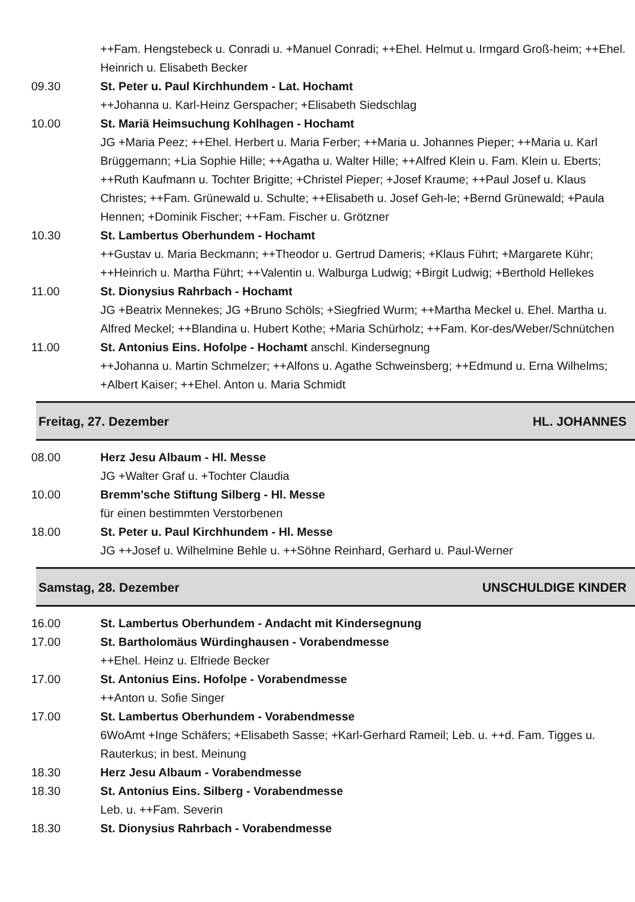++Fam. Hengstebeck u. Conradi u. +Manuel Conradi; ++Ehel. Helmut u. Irmgard Groß-heim; ++Ehel. Heinrich u. Elisabeth Becker
09.30 St. Peter u. Paul Kirchhundem - Lat. Hochamt
++Johanna u. Karl-Heinz Gerspacher; +Elisabeth Siedschlag
10.00 St. Mariä Heimsuchung Kohlhagen - Hochamt
JG +Maria Peez; ++Ehel. Herbert u. Maria Ferber; ++Maria u. Johannes Pieper; ++Maria u. Karl Brüggemann; +Lia Sophie Hille; ++Agatha u. Walter Hille; ++Alfred Klein u. Fam. Klein u. Eberts; ++Ruth Kaufmann u. Tochter Brigitte; +Christel Pieper; +Josef Kraume; ++Paul Josef u. Klaus Christes; ++Fam. Grünewald u. Schulte; ++Elisabeth u. Josef Geh-le; +Bernd Grünewald; +Paula Hennen; +Dominik Fischer; ++Fam. Fischer u. Grötzner
10.30 St. Lambertus Oberhundem - Hochamt
++Gustav u. Maria Beckmann; ++Theodor u. Gertrud Dameris; +Klaus Führt; +Margarete Kühr; ++Heinrich u. Martha Führt; ++Valentin u. Walburga Ludwig; +Birgit Ludwig; +Berthold Hellekes
11.00 St. Dionysius Rahrbach - Hochamt
JG +Beatrix Mennekes; JG +Bruno Schöls; +Siegfried Wurm; ++Martha Meckel u. Ehel. Martha u. Alfred Meckel; ++Blandina u. Hubert Kothe; +Maria Schürholz; ++Fam. Kor-des/Weber/Schnütchen
11.00 St. Antonius Eins. Hofolpe - Hochamt anschl. Kindersegnung
++Johanna u. Martin Schmelzer; ++Alfons u. Agathe Schweinsberg; ++Edmund u. Erna Wilhelms; +Albert Kaiser; ++Ehel. Anton u. Maria Schmidt
Freitag, 27. Dezember HL. JOHANNES
08.00 Herz Jesu Albaum - Hl. Messe
JG +Walter Graf u. +Tochter Claudia
10.00 Bremm'sche Stiftung Silberg - Hl. Messe
für einen bestimmten Verstorbenen
18.00 St. Peter u. Paul Kirchhundem - Hl. Messe
JG ++Josef u. Wilhelmine Behle u. ++Söhne Reinhard, Gerhard u. Paul-Werner
Samstag, 28. Dezember UNSCHULDIGE KINDER
16.00 St. Lambertus Oberhundem - Andacht mit Kindersegnung
17.00 St. Bartholomäus Würdinghausen - Vorabendmesse
++Ehel. Heinz u. Elfriede Becker
17.00 St. Antonius Eins. Hofolpe - Vorabendmesse
++Anton u. Sofie Singer
17.00 St. Lambertus Oberhundem - Vorabendmesse
6WoAmt +Inge Schäfers; +Elisabeth Sasse; +Karl-Gerhard Rameil; Leb. u. ++d. Fam. Tigges u. Rauterkus; in best. Meinung
18.30 Herz Jesu Albaum - Vorabendmesse
18.30 St. Antonius Eins. Silberg - Vorabendmesse
Leb. u. ++Fam. Severin
18.30 St. Dionysius Rahrbach - Vorabendmesse